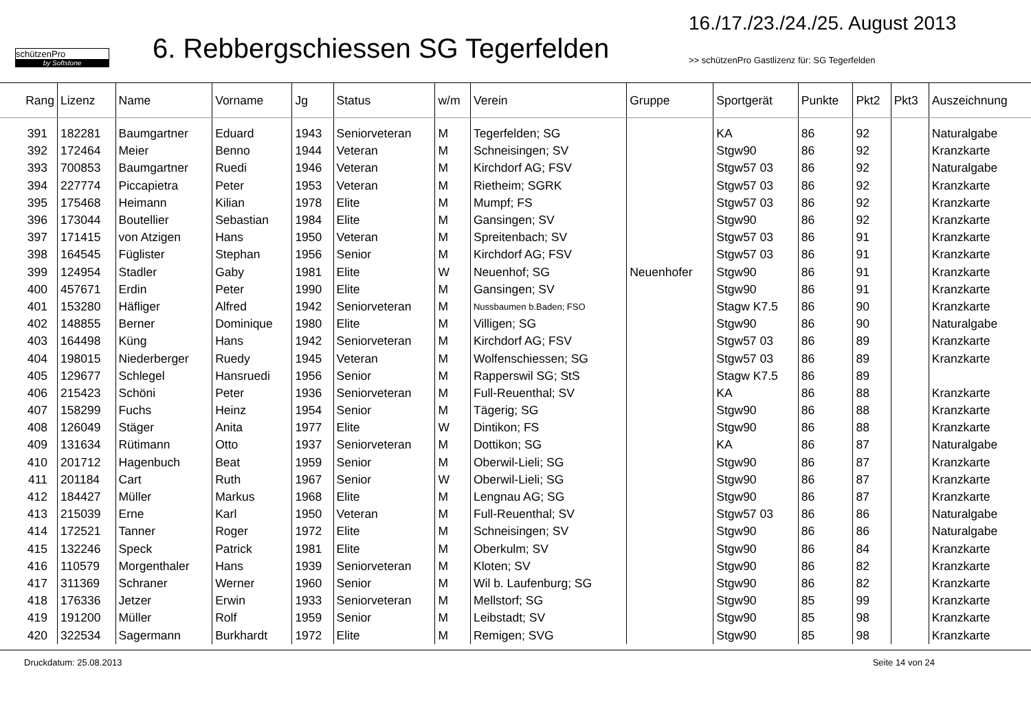schützenPro
by Softstone
6. Rebbergschiessen SG Tegerfelden
16./17./23./24./25. August 2013
>> schützenPro Gastlizenz für: SG Tegerfelden
| Rang | Lizenz | Name | Vorname | Jg | Status | w/m | Verein | Gruppe | Sportgerät | Punkte | Pkt2 | Pkt3 | Auszeichnung |
| --- | --- | --- | --- | --- | --- | --- | --- | --- | --- | --- | --- | --- | --- |
| 391 | 182281 | Baumgartner | Eduard | 1943 | Seniorveteran | M | Tegerfelden; SG | | KA | 86 | 92 | | Naturalgabe |
| 392 | 172464 | Meier | Benno | 1944 | Veteran | M | Schneisingen; SV | | Stgw90 | 86 | 92 | | Kranzkarte |
| 393 | 700853 | Baumgartner | Ruedi | 1946 | Veteran | M | Kirchdorf AG; FSV | | Stgw57 03 | 86 | 92 | | Naturalgabe |
| 394 | 227774 | Piccapietra | Peter | 1953 | Veteran | M | Rietheim; SGRK | | Stgw57 03 | 86 | 92 | | Kranzkarte |
| 395 | 175468 | Heimann | Kilian | 1978 | Elite | M | Mumpf; FS | | Stgw57 03 | 86 | 92 | | Kranzkarte |
| 396 | 173044 | Boutellier | Sebastian | 1984 | Elite | M | Gansingen; SV | | Stgw90 | 86 | 92 | | Kranzkarte |
| 397 | 171415 | von Atzigen | Hans | 1950 | Veteran | M | Spreitenbach; SV | | Stgw57 03 | 86 | 91 | | Kranzkarte |
| 398 | 164545 | Füglister | Stephan | 1956 | Senior | M | Kirchdorf AG; FSV | | Stgw57 03 | 86 | 91 | | Kranzkarte |
| 399 | 124954 | Stadler | Gaby | 1981 | Elite | W | Neuenhof; SG | Neuenhofer | Stgw90 | 86 | 91 | | Kranzkarte |
| 400 | 457671 | Erdin | Peter | 1990 | Elite | M | Gansingen; SV | | Stgw90 | 86 | 91 | | Kranzkarte |
| 401 | 153280 | Häfliger | Alfred | 1942 | Seniorveteran | M | Nussbaumen b.Baden; FSO | | Stagw K7.5 | 86 | 90 | | Kranzkarte |
| 402 | 148855 | Berner | Dominique | 1980 | Elite | M | Villigen; SG | | Stgw90 | 86 | 90 | | Naturalgabe |
| 403 | 164498 | Küng | Hans | 1942 | Seniorveteran | M | Kirchdorf AG; FSV | | Stgw57 03 | 86 | 89 | | Kranzkarte |
| 404 | 198015 | Niederberger | Ruedy | 1945 | Veteran | M | Wolfenschiessen; SG | | Stgw57 03 | 86 | 89 | | Kranzkarte |
| 405 | 129677 | Schlegel | Hansruedi | 1956 | Senior | M | Rapperswil SG; StS | | Stagw K7.5 | 86 | 89 | | |
| 406 | 215423 | Schöni | Peter | 1936 | Seniorveteran | M | Full-Reuenthal; SV | | KA | 86 | 88 | | Kranzkarte |
| 407 | 158299 | Fuchs | Heinz | 1954 | Senior | M | Tägerig; SG | | Stgw90 | 86 | 88 | | Kranzkarte |
| 408 | 126049 | Stäger | Anita | 1977 | Elite | W | Dintikon; FS | | Stgw90 | 86 | 88 | | Kranzkarte |
| 409 | 131634 | Rütimann | Otto | 1937 | Seniorveteran | M | Dottikon; SG | | KA | 86 | 87 | | Naturalgabe |
| 410 | 201712 | Hagenbuch | Beat | 1959 | Senior | M | Oberwil-Lieli; SG | | Stgw90 | 86 | 87 | | Kranzkarte |
| 411 | 201184 | Cart | Ruth | 1967 | Senior | W | Oberwil-Lieli; SG | | Stgw90 | 86 | 87 | | Kranzkarte |
| 412 | 184427 | Müller | Markus | 1968 | Elite | M | Lengnau AG; SG | | Stgw90 | 86 | 87 | | Kranzkarte |
| 413 | 215039 | Erne | Karl | 1950 | Veteran | M | Full-Reuenthal; SV | | Stgw57 03 | 86 | 86 | | Naturalgabe |
| 414 | 172521 | Tanner | Roger | 1972 | Elite | M | Schneisingen; SV | | Stgw90 | 86 | 86 | | Naturalgabe |
| 415 | 132246 | Speck | Patrick | 1981 | Elite | M | Oberkulm; SV | | Stgw90 | 86 | 84 | | Kranzkarte |
| 416 | 110579 | Morgenthaler | Hans | 1939 | Seniorveteran | M | Kloten; SV | | Stgw90 | 86 | 82 | | Kranzkarte |
| 417 | 311369 | Schraner | Werner | 1960 | Senior | M | Wil b. Laufenburg; SG | | Stgw90 | 86 | 82 | | Kranzkarte |
| 418 | 176336 | Jetzer | Erwin | 1933 | Seniorveteran | M | Mellstorf; SG | | Stgw90 | 85 | 99 | | Kranzkarte |
| 419 | 191200 | Müller | Rolf | 1959 | Senior | M | Leibstadt; SV | | Stgw90 | 85 | 98 | | Kranzkarte |
| 420 | 322534 | Sagermann | Burkhardt | 1972 | Elite | M | Remigen; SVG | | Stgw90 | 85 | 98 | | Kranzkarte |
Druckdatum: 25.08.2013 Seite 14 von 24